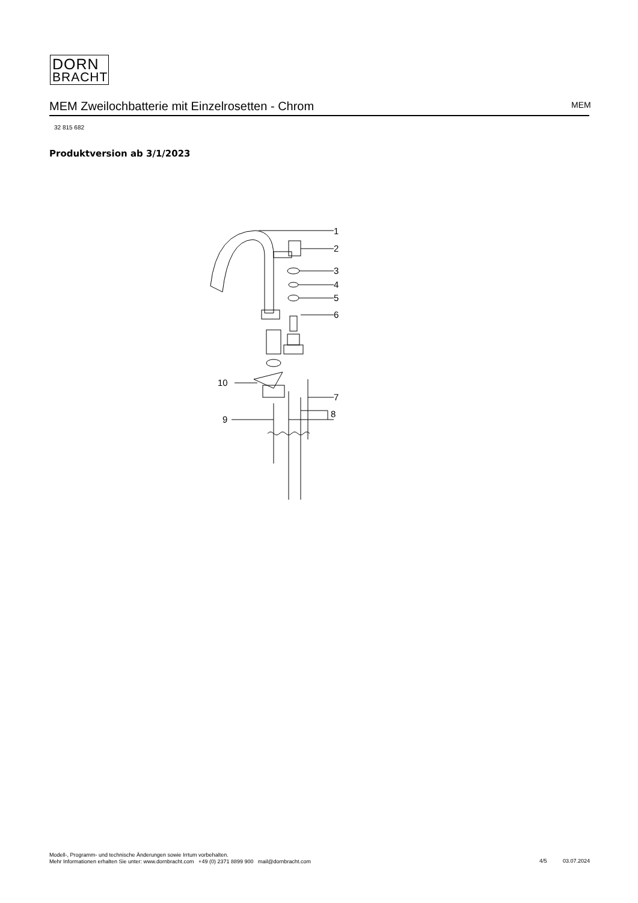DORN
BRACHT
MEM Zweilochbatterie mit Einzelrosetten - Chrom MEM
32 815 682
Produktversion ab 3/1/2023
1
2
3
4
5
6
7
8
9
10
Modell-, Programm- und technische Änderungen sowie Irrtum vorbehalten.
Mehr Informationen erhalten Sie unter: www.dornbracht.com +49 (0) 2371 8899 900 mail@dornbracht.com
4/5 03.07.2024